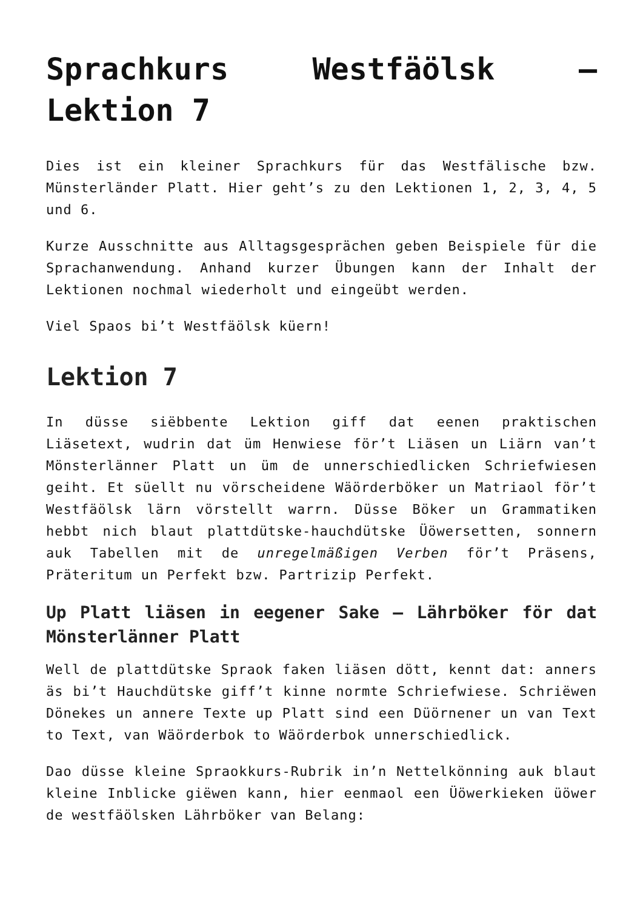Sprachkurs Westfäölsk – Lektion 7
Dies ist ein kleiner Sprachkurs für das Westfälische bzw. Münsterländer Platt. Hier geht’s zu den Lektionen 1, 2, 3, 4, 5 und 6.
Kurze Ausschnitte aus Alltagsgesprächen geben Beispiele für die Sprachanwendung. Anhand kurzer Übungen kann der Inhalt der Lektionen nochmal wiederholt und eingeübt werden.
Viel Spaos bi’t Westfäölsk küern!
Lektion 7
In düsse siëbbente Lektion giff dat eenen praktischen Liäsetext, wudrin dat üm Henwiese för’t Liäsen un Liärn van’t Mönsterlänner Platt un üm de unnerschiedlicken Schriefwiesen geiht. Et süellt nu vörscheidene Wäörderböker un Matriaol för’t Westfäölsk lärn vörstellt warrn. Düsse Böker un Grammatiken hebbt nich blaut plattdütske-hauchdütske Üöwersetten, sonnern auk Tabellen mit de unregelmäßigen Verben för’t Präsens, Präteritum un Perfekt bzw. Partrizip Perfekt.
Up Platt liäsen in eegener Sake – Lährböker för dat Mönsterlänner Platt
Well de plattdütske Spraok faken liäsen dött, kennt dat: anners äs bi’t Hauchdütske giff’t kinne normte Schriefwiese. Schriëwen Dönekes un annere Texte up Platt sind een Düörnener un van Text to Text, van Wäörderbok to Wäörderbok unnerschiedlick.
Dao düsse kleine Spraokkurs-Rubrik in’n Nettelkönning auk blaut kleine Inblicke giëwen kann, hier eenmaol een Üöwerkieken üöwer de westfäölsken Lährböker van Belang: